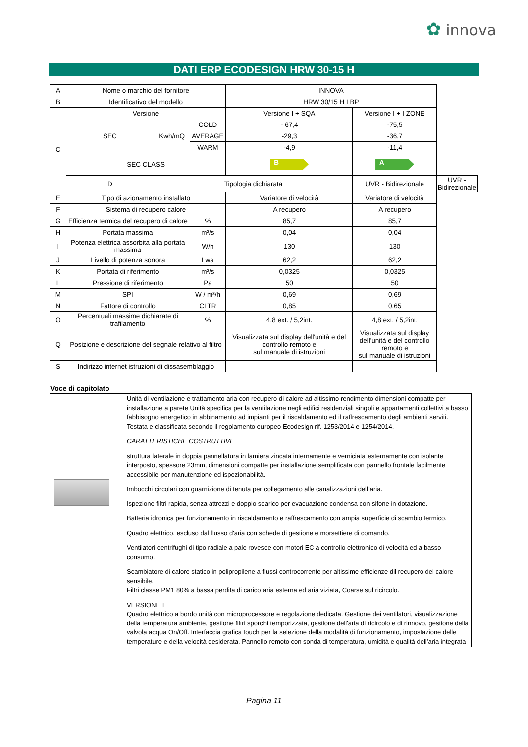✿ innova
DATI ERP ECODESIGN HRW 30-15 H
| A | Nome o marchio del fornitore | | | INNOVA | | |
| B | Identificativo del modello | | | HRW 30/15 H I BP | | |
| C | Versione | | | Versione I + SQA | Versione I + I ZONE | |
| | SEC | Kwh/mQ | COLD | - 67,4 | -75,5 | |
| | | | AVERAGE | -29,3 | -36,7 | |
| | | | WARM | -4,9 | -11,4 | |
| | SEC CLASS | | | B | A | |
| | D | Tipologia dichiarata | | | UVR - Bidirezionale | UVR - Bidirezionale |
| E | Tipo di azionamento installato | | | Variatore di velocità | Variatore di velocità | |
| F | Sistema di recupero calore | | | A recupero | A recupero | |
| G | Efficienza termica del recupero di calore | | % | 85,7 | 85,7 | |
| H | Portata massima | | m³/s | 0,04 | 0,04 | |
| I | Potenza elettrica assorbita alla portata massima | | W/h | 130 | 130 | |
| J | Livello di potenza sonora | | Lwa | 62,2 | 62,2 | |
| K | Portata di riferimento | | m³/s | 0,0325 | 0,0325 | |
| L | Pressione di riferimento | | Pa | 50 | 50 | |
| M | SPI | | W / m³/h | 0,69 | 0,69 | |
| N | Fattore di controllo | | CLTR | 0,85 | 0,65 | |
| O | Percentuali massime dichiarate di trafilamento | | % | 4,8 ext. / 5,2int. | 4,8 ext. / 5,2int. | |
| Q | Posizione e descrizione del segnale relativo al filtro | | | Visualizzata sul display dell'unità e del controllo remoto e sul manuale di istruzioni | Visualizzata sul display dell'unità e del controllo remoto e sul manuale di istruzioni | |
| S | Indirizzo internet istruzioni di dissasemblaggio | | | | | |
Voce di capitolato
| | Unità di ventilazione e trattamento aria con recupero di calore ad altissimo rendimento dimensioni compatte per installazione a parete Unità specifica per la ventilazione negli edifici residenziali singoli e appartamenti collettivi a basso fabbisogno energetico in abbinamento ad impianti per il riscaldamento ed il raffrescamento degli ambienti serviti. Testata e classificata secondo il regolamento europeo Ecodesign rif. 1253/2014 e 1254/2014. CARATTERISTICHE COSTRUTTIVE struttura laterale in doppia pannellatura in lamiera zincata internamente e verniciata esternamente con isolante interposto, spessore 23mm, dimensioni compatte per installazione semplificata con pannello frontale facilmente accessibile per manutenzione ed ispezionabilità. Imbocchi circolari con guarnizione di tenuta per collegamento alle canalizzazioni dell’aria. Ispezione filtri rapida, senza attrezzi e doppio scarico per evacuazione condensa con sifone in dotazione. Batteria idronica per funzionamento in riscaldamento e raffrescamento con ampia superficie di scambio termico. Quadro elettrico, escluso dal flusso d'aria con schede di gestione e morsettiere di comando. Ventilatori centrifughi di tipo radiale a pale rovesce con motori EC a controllo elettronico di velocità ed a basso consumo. Scambiatore di calore statico in polipropilene a flussi controcorrente per altissime efficienze dil recupero del calore sensibile. Filtri classe PM1 80% a bassa perdita di carico aria esterna ed aria viziata, Coarse sul ricircolo. VERSIONE I Quadro elettrico a bordo unità con microprocessore e regolazione dedicata. Gestione dei ventilatori, visualizzazione della temperatura ambiente, gestione filtri sporchi temporizzata, gestione dell'aria di ricircolo e di rinnovo, gestione della valvola acqua On/Off. Interfaccia grafica touch per la selezione della modalità di funzionamento, impostazione delle temperature e della velocità desiderata. Pannello remoto con sonda di temperatura, umidità e qualità dell’aria integrata |
Pagina 11